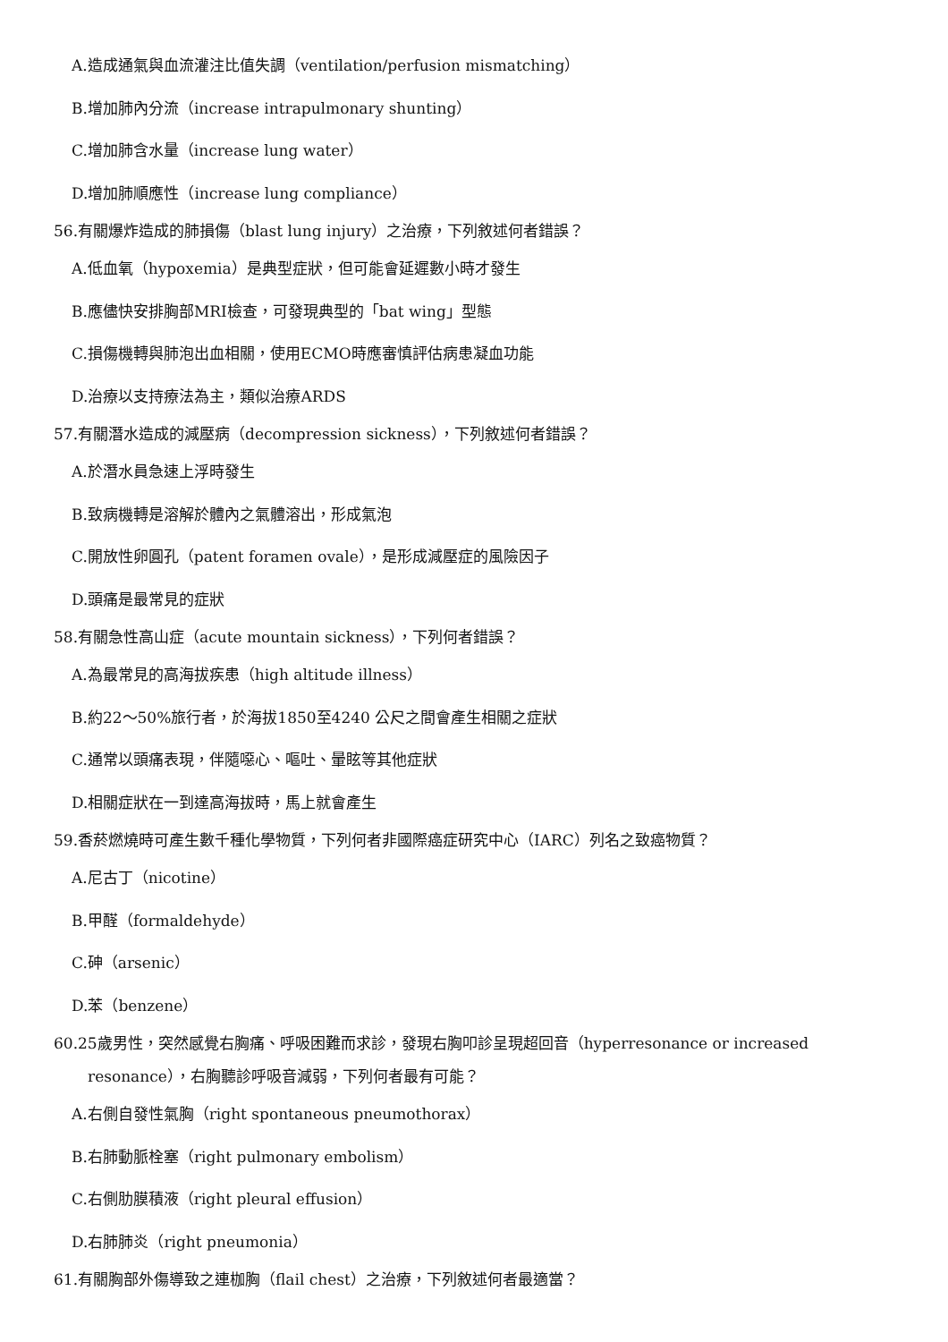A.造成通氣與血流灌注比值失調（ventilation/perfusion mismatching）
B.增加肺內分流（increase intrapulmonary shunting）
C.增加肺含水量（increase lung water）
D.增加肺順應性（increase lung compliance）
56.有關爆炸造成的肺損傷（blast lung injury）之治療，下列敘述何者錯誤？
A.低血氧（hypoxemia）是典型症狀，但可能會延遲數小時才發生
B.應儘快安排胸部MRI檢查，可發現典型的「bat wing」型態
C.損傷機轉與肺泡出血相關，使用ECMO時應審慎評估病患凝血功能
D.治療以支持療法為主，類似治療ARDS
57.有關潛水造成的減壓病（decompression sickness），下列敘述何者錯誤？
A.於潛水員急速上浮時發生
B.致病機轉是溶解於體內之氣體溶出，形成氣泡
C.開放性卵圓孔（patent foramen ovale），是形成減壓症的風險因子
D.頭痛是最常見的症狀
58.有關急性高山症（acute mountain sickness），下列何者錯誤？
A.為最常見的高海拔疾患（high altitude illness）
B.約22～50%旅行者，於海拔1850至4240 公尺之間會產生相關之症狀
C.通常以頭痛表現，伴隨噁心、嘔吐、暈眩等其他症狀
D.相關症狀在一到達高海拔時，馬上就會產生
59.香菸燃燒時可產生數千種化學物質，下列何者非國際癌症研究中心（IARC）列名之致癌物質？
A.尼古丁（nicotine）
B.甲醛（formaldehyde）
C.砷（arsenic）
D.苯（benzene）
60.25歲男性，突然感覺右胸痛、呼吸困難而求診，發現右胸叩診呈現超回音（hyperresonance or increased resonance），右胸聽診呼吸音減弱，下列何者最有可能？
A.右側自發性氣胸（right spontaneous pneumothorax）
B.右肺動脈栓塞（right pulmonary embolism）
C.右側肋膜積液（right pleural effusion）
D.右肺肺炎（right pneumonia）
61.有關胸部外傷導致之連枷胸（flail chest）之治療，下列敘述何者最適當？